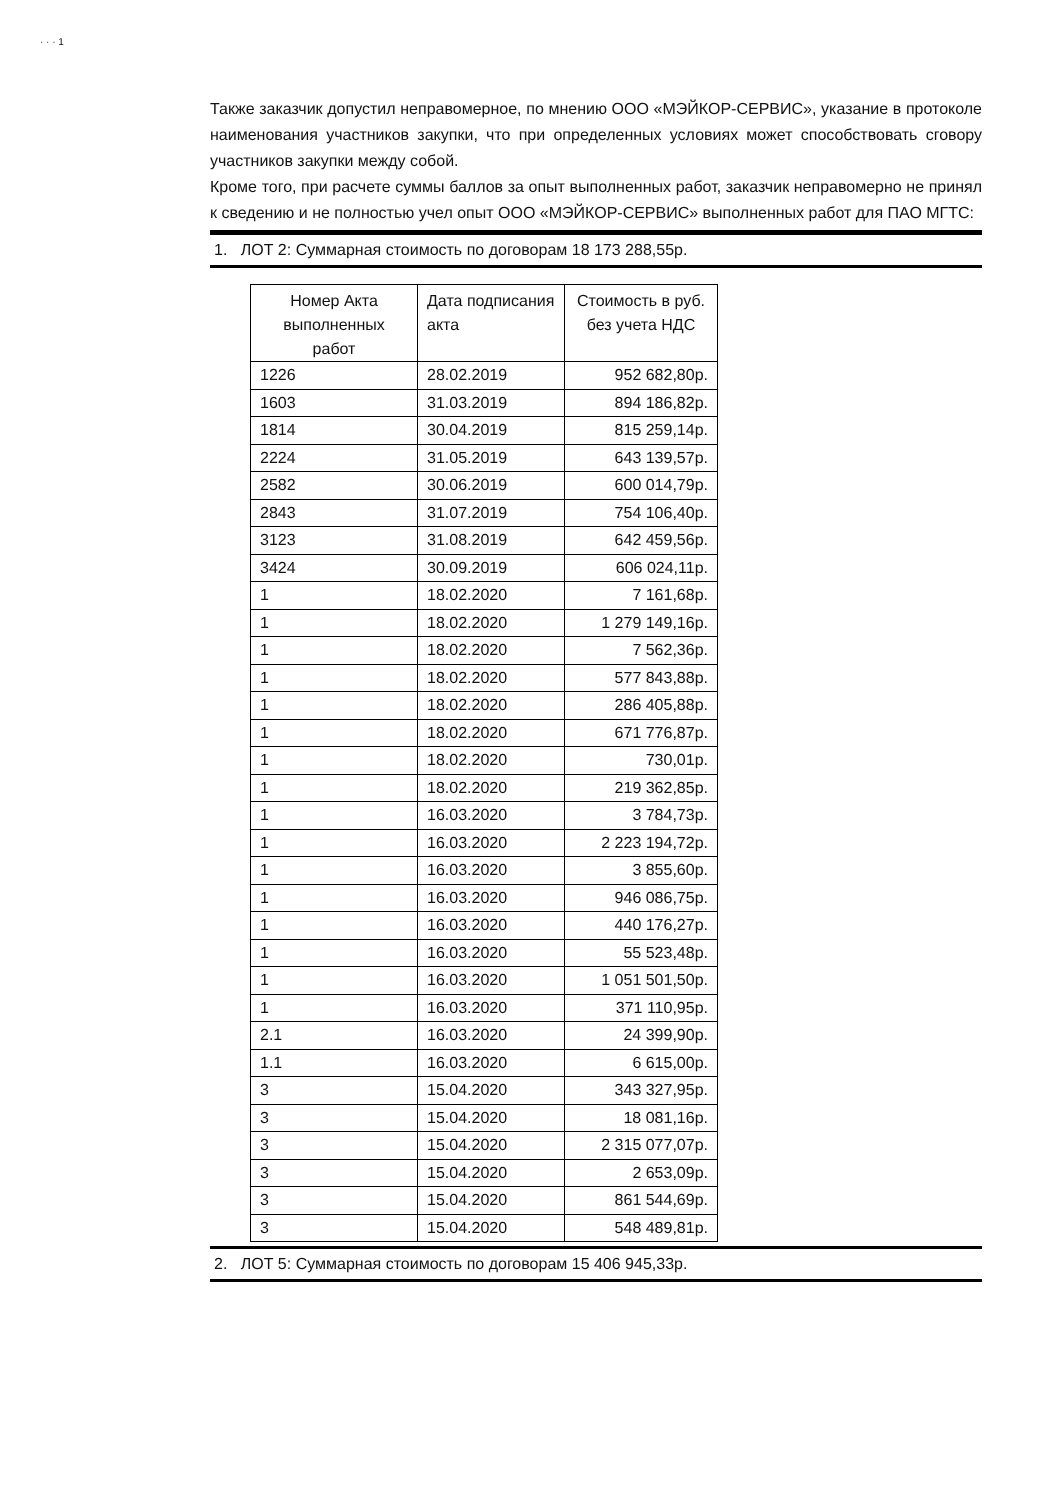· · · 1
Также заказчик допустил неправомерное, по мнению ООО «МЭЙКОР-СЕРВИС», указание в протоколе наименования участников закупки, что при определенных условиях может способствовать сговору участников закупки между собой.
Кроме того, при расчете суммы баллов за опыт выполненных работ, заказчик неправомерно не принял к сведению и не полностью учел опыт ООО «МЭЙКОР-СЕРВИС» выполненных работ для ПАО МГТС:
1. ЛОТ 2: Суммарная стоимость по договорам 18 173 288,55р.
| Номер Акта выполненных работ | Дата подписания акта | Стоимость в руб. без учета НДС |
| --- | --- | --- |
| 1226 | 28.02.2019 | 952 682,80р. |
| 1603 | 31.03.2019 | 894 186,82р. |
| 1814 | 30.04.2019 | 815 259,14р. |
| 2224 | 31.05.2019 | 643 139,57р. |
| 2582 | 30.06.2019 | 600 014,79р. |
| 2843 | 31.07.2019 | 754 106,40р. |
| 3123 | 31.08.2019 | 642 459,56р. |
| 3424 | 30.09.2019 | 606 024,11р. |
| 1 | 18.02.2020 | 7 161,68р. |
| 1 | 18.02.2020 | 1 279 149,16р. |
| 1 | 18.02.2020 | 7 562,36р. |
| 1 | 18.02.2020 | 577 843,88р. |
| 1 | 18.02.2020 | 286 405,88р. |
| 1 | 18.02.2020 | 671 776,87р. |
| 1 | 18.02.2020 | 730,01р. |
| 1 | 18.02.2020 | 219 362,85р. |
| 1 | 16.03.2020 | 3 784,73р. |
| 1 | 16.03.2020 | 2 223 194,72р. |
| 1 | 16.03.2020 | 3 855,60р. |
| 1 | 16.03.2020 | 946 086,75р. |
| 1 | 16.03.2020 | 440 176,27р. |
| 1 | 16.03.2020 | 55 523,48р. |
| 1 | 16.03.2020 | 1 051 501,50р. |
| 1 | 16.03.2020 | 371 110,95р. |
| 2.1 | 16.03.2020 | 24 399,90р. |
| 1.1 | 16.03.2020 | 6 615,00р. |
| 3 | 15.04.2020 | 343 327,95р. |
| 3 | 15.04.2020 | 18 081,16р. |
| 3 | 15.04.2020 | 2 315 077,07р. |
| 3 | 15.04.2020 | 2 653,09р. |
| 3 | 15.04.2020 | 861 544,69р. |
| 3 | 15.04.2020 | 548 489,81р. |
2. ЛОТ 5: Суммарная стоимость по договорам 15 406 945,33р.